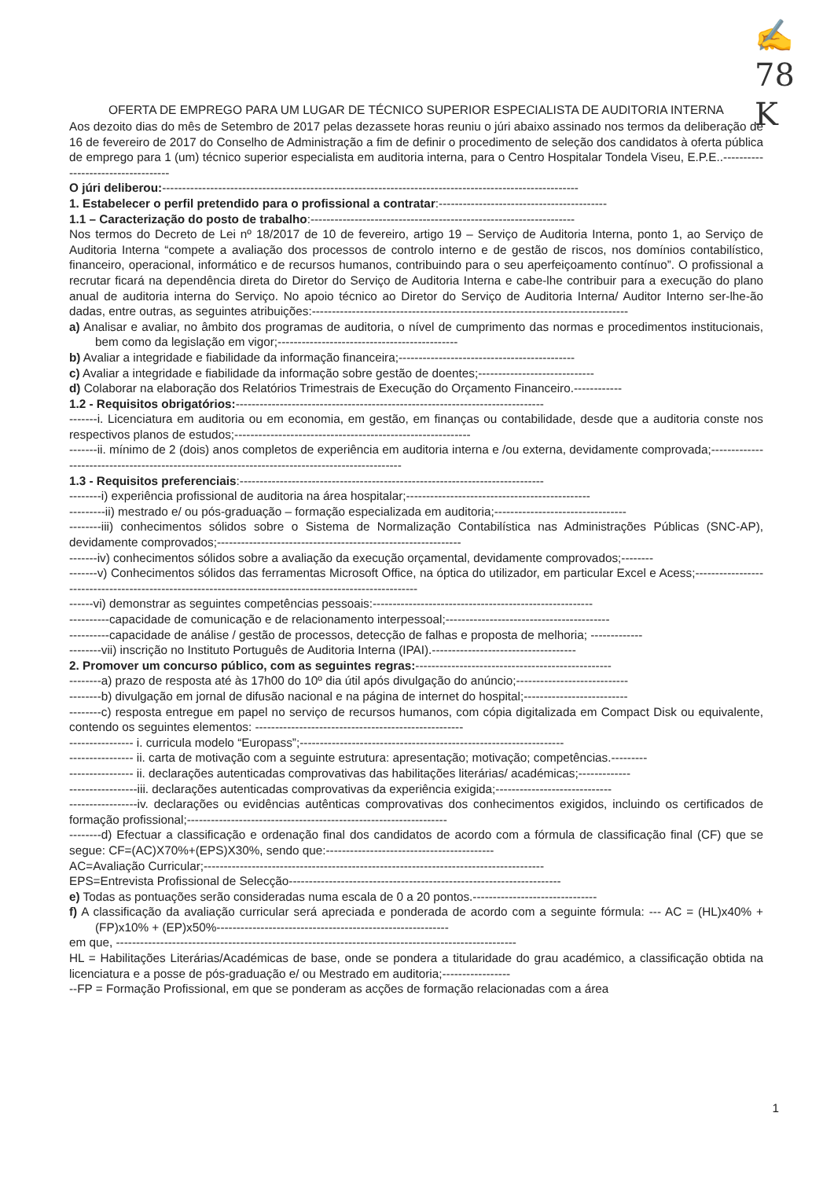✍
78
K
OFERTA DE EMPREGO PARA UM LUGAR DE TÉCNICO SUPERIOR ESPECIALISTA DE AUDITORIA INTERNA
Aos dezoito dias do mês de Setembro de 2017 pelas dezassete horas reuniu o júri abaixo assinado nos termos da deliberação de 16 de fevereiro de 2017 do Conselho de Administração a fim de definir o procedimento de seleção dos candidatos à oferta pública de emprego para 1 (um) técnico superior especialista em auditoria interna, para o Centro Hospitalar Tondela Viseu, E.P.E..-----------------------------------
O júri deliberou:--------------------------------------------------------------------------------------------------------
1. Estabelecer o perfil pretendido para o profissional a contratar:------------------------------------------
1.1 – Caracterização do posto de trabalho:------------------------------------------------------------------
Nos termos do Decreto de Lei nº 18/2017 de 10 de fevereiro, artigo 19 – Serviço de Auditoria Interna, ponto 1, ao Serviço de Auditoria Interna “compete a avaliação dos processos de controlo interno e de gestão de riscos, nos domínios contabilístico, financeiro, operacional, informático e de recursos humanos, contribuindo para o seu aperfeiçoamento contínuo”. O profissional a recrutar ficará na dependência direta do Diretor do Serviço de Auditoria Interna e cabe-lhe contribuir para a execução do plano anual de auditoria interna do Serviço. No apoio técnico ao Diretor do Serviço de Auditoria Interna/ Auditor Interno ser-lhe-ão dadas, entre outras, as seguintes atribuições:-------------------------------------------------------------------------------
a) Analisar e avaliar, no âmbito dos programas de auditoria, o nível de cumprimento das normas e procedimentos institucionais, bem como da legislação em vigor;---------------------------------------------
b) Avaliar a integridade e fiabilidade da informação financeira;--------------------------------------------
c) Avaliar a integridade e fiabilidade da informação sobre gestão de doentes;-----------------------------
d) Colaborar na elaboração dos Relatórios Trimestrais de Execução do Orçamento Financeiro.------------
1.2 - Requisitos obrigatórios:-----------------------------------------------------------------------------
-------i. Licenciatura em auditoria ou em economia, em gestão, em finanças ou contabilidade, desde que a auditoria conste nos respectivos planos de estudos;-----------------------------------------------------------
-------ii. mínimo de 2 (dois) anos completos de experiência em auditoria interna e /ou externa, devidamente comprovada;------------------------------------------------------------------------------------------------
1.3 - Requisitos preferenciais:----------------------------------------------------------------------------
--------i) experiência profissional de auditoria na área hospitalar;----------------------------------------------
---------ii) mestrado e/ ou pós-graduação – formação especializada em auditoria;---------------------------------
--------iii) conhecimentos sólidos sobre o Sistema de Normalização Contabilística nas Administrações Públicas (SNC-AP), devidamente comprovados;-------------------------------------------------------------
-------iv) conhecimentos sólidos sobre a avaliação da execução orçamental, devidamente comprovados;--------
-------v) Conhecimentos sólidos das ferramentas Microsoft Office, na óptica do utilizador, em particular Excel e Acess;--------------------------------------------------------------------------------------------------------
------vi) demonstrar as seguintes competências pessoais:-------------------------------------------------------
----------capacidade de comunicação e de relacionamento interpessoal;-----------------------------------------
----------capacidade de análise / gestão de processos, detecção de falhas e proposta de melhoria; -------------
--------vii) inscrição no Instituto Português de Auditoria Interna (IPAI).------------------------------------
2. Promover um concurso público, com as seguintes regras:-------------------------------------------------
--------a) prazo de resposta até às 17h00 do 10º dia útil após divulgação do anúncio;----------------------------
--------b) divulgação em jornal de difusão nacional e na página de internet do hospital;--------------------------
--------c) resposta entregue em papel no serviço de recursos humanos, com cópia digitalizada em Compact Disk ou equivalente, contendo os seguintes elementos: ----------------------------------------------------
---------------- i. curricula modelo “Europass”;------------------------------------------------------------------
---------------- ii. carta de motivação com a seguinte estrutura: apresentação; motivação; competências.---------
---------------- ii. declarações autenticadas comprovativas das habilitações literárias/ académicas;-------------
-----------------iii. declarações autenticadas comprovativas da experiência exigida;-----------------------------
-----------------iv. declarações ou evidências autênticas comprovativas dos conhecimentos exigidos, incluindo os certificados de formação profissional;-----------------------------------------------------------------
--------d) Efectuar a classificação e ordenação final dos candidatos de acordo com a fórmula de classificação final (CF) que se segue: CF=(AC)X70%+(EPS)X30%, sendo que:------------------------------------------
AC=Avaliação Curricular;-------------------------------------------------------------------------------------
EPS=Entrevista Profissional de Selecção--------------------------------------------------------------------
e) Todas as pontuações serão consideradas numa escala de 0 a 20 pontos.-------------------------------
f) A classificação da avaliação curricular será apreciada e ponderada de acordo com a seguinte fórmula: --- AC = (HL)x40% + (FP)x10% + (EP)x50%----------------------------------------------------------
em que, ----------------------------------------------------------------------------------------------------
HL = Habilitações Literárias/Académicas de base, onde se pondera a titularidade do grau académico, a classificação obtida na licenciatura e a posse de pós-graduação e/ ou Mestrado em auditoria;-----------------
--FP = Formação Profissional, em que se ponderam as acções de formação relacionadas com a área
1